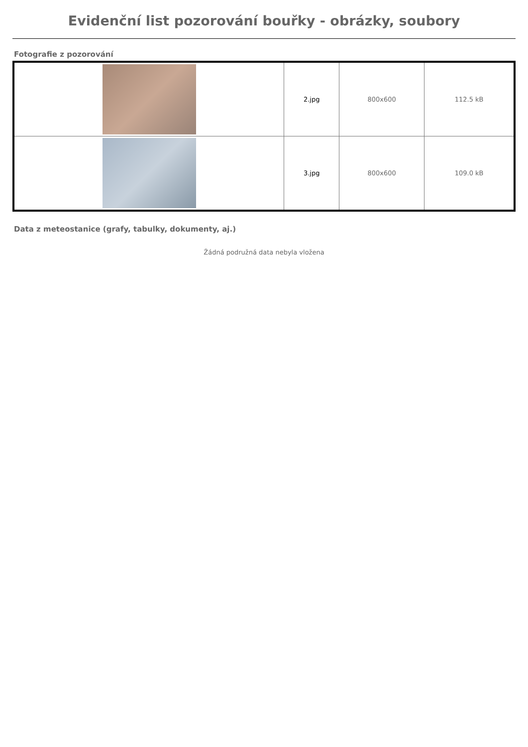Evidenční list pozorování bouřky - obrázky, soubory
Fotografie z pozorování
| | 2.jpg | 800x600 | 112.5 kB |
| | 3.jpg | 800x600 | 109.0 kB |
Data z meteostanice (grafy, tabulky, dokumenty, aj.)
Žádná podružná data nebyla vložena